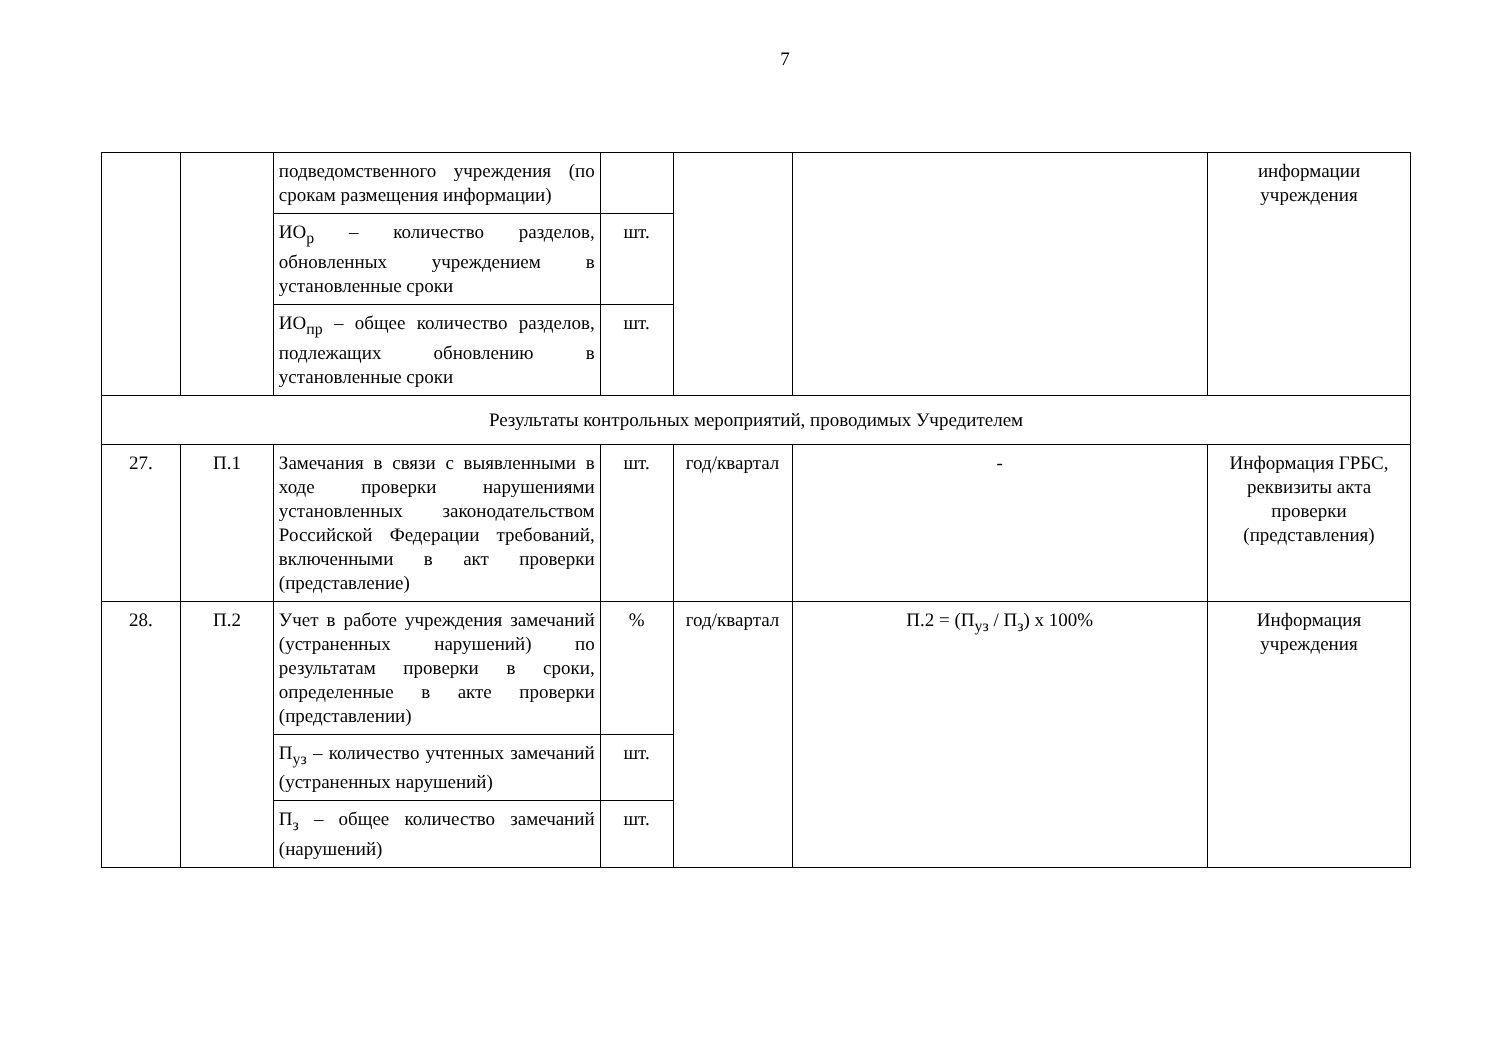7
| | | подведомственного учреждения (по срокам размещения информации) | | | | информации учреждения |
| | | ИО<sub>р</sub> – количество разделов, обновленных учреждением в установленные сроки | шт. | | | |
| | | ИО<sub>пр</sub> – общее количество разделов, подлежащих обновлению в установленные сроки | шт. | | | |
| Результаты контрольных мероприятий, проводимых Учредителем | | | | | | |
| 27. | П.1 | Замечания в связи с выявленными в ходе проверки нарушениями установленных законодательством Российской Федерации требований, включенными в акт проверки (представление) | шт. | год/квартал | - | Информация ГРБС, реквизиты акта проверки (представления) |
| 28. | П.2 | Учет в работе учреждения замечаний (устраненных нарушений) по результатам проверки в сроки, определенные в акте проверки (представлении) | % | год/квартал | П.2 = (П<sub>уз</sub> / П<sub>з</sub>) х 100% | Информация учреждения |
| | | П<sub>уз</sub> – количество учтенных замечаний (устраненных нарушений) | шт. | | | |
| | | П<sub>з</sub> – общее количество замечаний (нарушений) | шт. | | | |